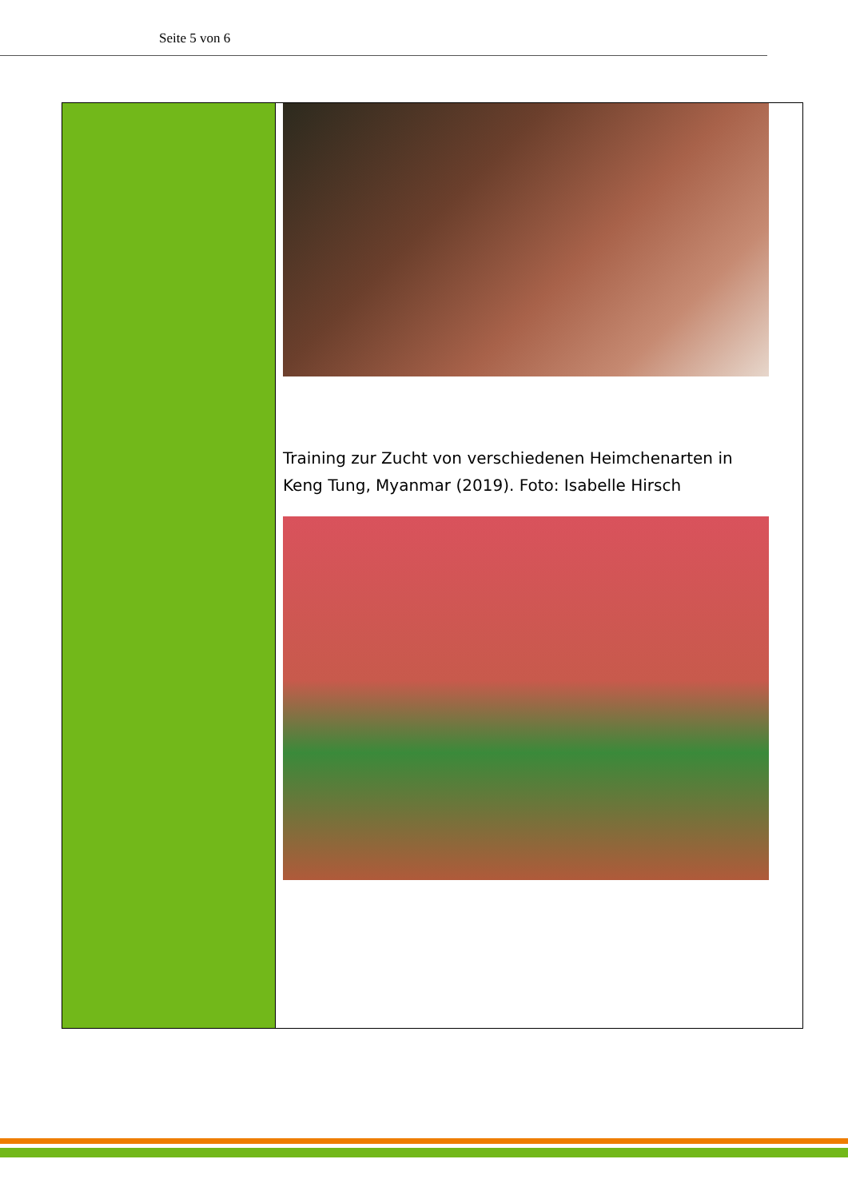Seite 5 von 6
Training zur Zucht von verschiedenen Heimchenarten in Keng Tung, Myanmar (2019). Foto: Isabelle Hirsch